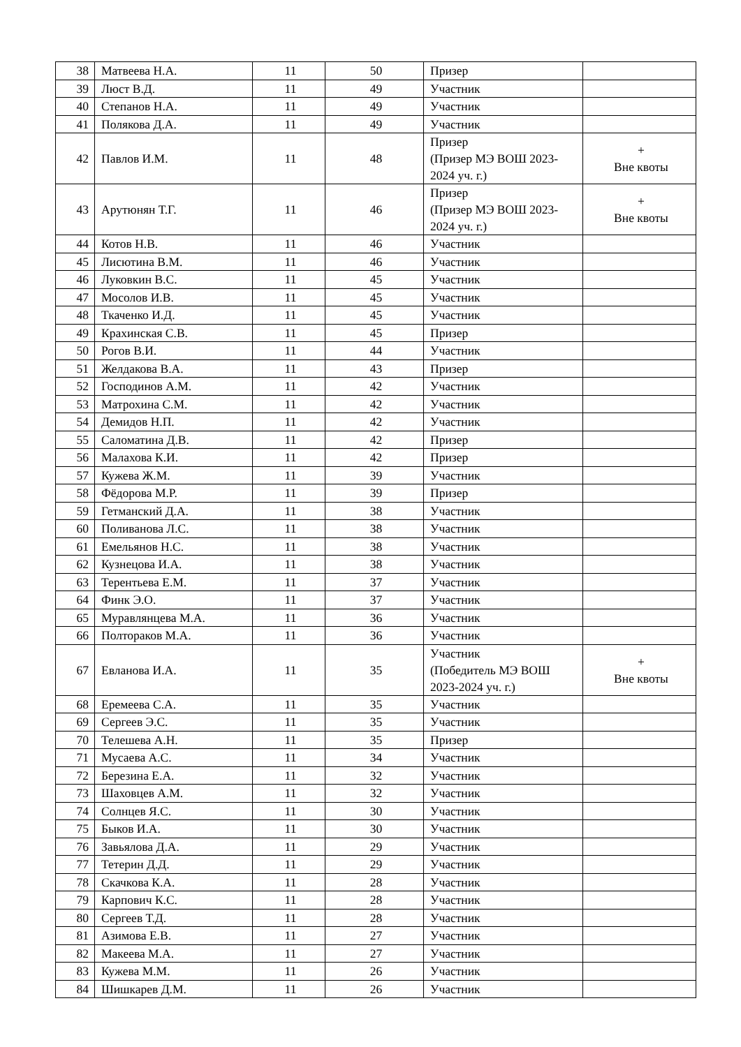| 38 | Матвеева Н.А. | 11 | 50 | Призер | |
| 39 | Люст В.Д. | 11 | 49 | Участник | |
| 40 | Степанов Н.А. | 11 | 49 | Участник | |
| 41 | Полякова Д.А. | 11 | 49 | Участник | |
| 42 | Павлов И.М. | 11 | 48 | Призер (Призер МЭ ВОШ 2023-2024 уч. г.) | + Вне квоты |
| 43 | Арутюнян Т.Г. | 11 | 46 | Призер (Призер МЭ ВОШ 2023-2024 уч. г.) | + Вне квоты |
| 44 | Котов Н.В. | 11 | 46 | Участник | |
| 45 | Лисютина В.М. | 11 | 46 | Участник | |
| 46 | Луковкин В.С. | 11 | 45 | Участник | |
| 47 | Мосолов И.В. | 11 | 45 | Участник | |
| 48 | Ткаченко И.Д. | 11 | 45 | Участник | |
| 49 | Крахинская С.В. | 11 | 45 | Призер | |
| 50 | Рогов В.И. | 11 | 44 | Участник | |
| 51 | Желдакова В.А. | 11 | 43 | Призер | |
| 52 | Господинов А.М. | 11 | 42 | Участник | |
| 53 | Матрохина С.М. | 11 | 42 | Участник | |
| 54 | Демидов Н.П. | 11 | 42 | Участник | |
| 55 | Саломатина Д.В. | 11 | 42 | Призер | |
| 56 | Малахова К.И. | 11 | 42 | Призер | |
| 57 | Кужева Ж.М. | 11 | 39 | Участник | |
| 58 | Фёдорова М.Р. | 11 | 39 | Призер | |
| 59 | Гетманский Д.А. | 11 | 38 | Участник | |
| 60 | Поливанова Л.С. | 11 | 38 | Участник | |
| 61 | Емельянов Н.С. | 11 | 38 | Участник | |
| 62 | Кузнецова И.А. | 11 | 38 | Участник | |
| 63 | Терентьева Е.М. | 11 | 37 | Участник | |
| 64 | Финк Э.О. | 11 | 37 | Участник | |
| 65 | Муравлянцева М.А. | 11 | 36 | Участник | |
| 66 | Полтораков М.А. | 11 | 36 | Участник | |
| 67 | Евланова И.А. | 11 | 35 | Участник (Победитель МЭ ВОШ 2023-2024 уч. г.) | + Вне квоты |
| 68 | Еремеева С.А. | 11 | 35 | Участник | |
| 69 | Сергеев Э.С. | 11 | 35 | Участник | |
| 70 | Телешева А.Н. | 11 | 35 | Призер | |
| 71 | Мусаева А.С. | 11 | 34 | Участник | |
| 72 | Березина Е.А. | 11 | 32 | Участник | |
| 73 | Шаховцев А.М. | 11 | 32 | Участник | |
| 74 | Солнцев Я.С. | 11 | 30 | Участник | |
| 75 | Быков И.А. | 11 | 30 | Участник | |
| 76 | Завьялова Д.А. | 11 | 29 | Участник | |
| 77 | Тетерин Д.Д. | 11 | 29 | Участник | |
| 78 | Скачкова К.А. | 11 | 28 | Участник | |
| 79 | Карпович К.С. | 11 | 28 | Участник | |
| 80 | Сергеев Т.Д. | 11 | 28 | Участник | |
| 81 | Азимова Е.В. | 11 | 27 | Участник | |
| 82 | Макеева М.А. | 11 | 27 | Участник | |
| 83 | Кужева М.М. | 11 | 26 | Участник | |
| 84 | Шишкарев Д.М. | 11 | 26 | Участник | |